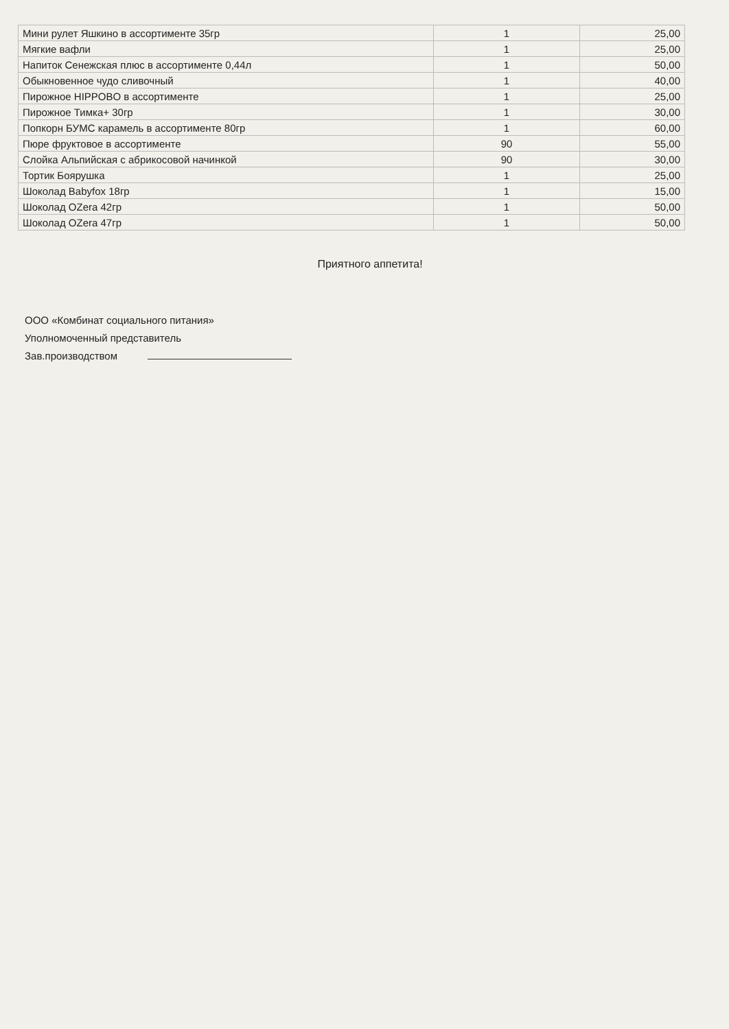| Мини рулет Яшкино в ассортименте 35гр | 1 | 25,00 |
| Мягкие вафли | 1 | 25,00 |
| Напиток Сенежская плюс в ассортименте 0,44л | 1 | 50,00 |
| Обыкновенное чудо сливочный | 1 | 40,00 |
| Пирожное HIPPOBO в ассортименте | 1 | 25,00 |
| Пирожное Тимка+ 30гр | 1 | 30,00 |
| Попкорн БУМС карамель в ассортименте 80гр | 1 | 60,00 |
| Пюре фруктовое в ассортименте | 90 | 55,00 |
| Слойка Альпийская с абрикосовой начинкой | 90 | 30,00 |
| Тортик Боярушка | 1 | 25,00 |
| Шоколад Babyfox 18гр | 1 | 15,00 |
| Шоколад OZera 42гр | 1 | 50,00 |
| Шоколад OZera 47гр | 1 | 50,00 |
Приятного аппетита!
ООО «Комбинат социального питания»
Уполномоченный представитель
Зав.производством